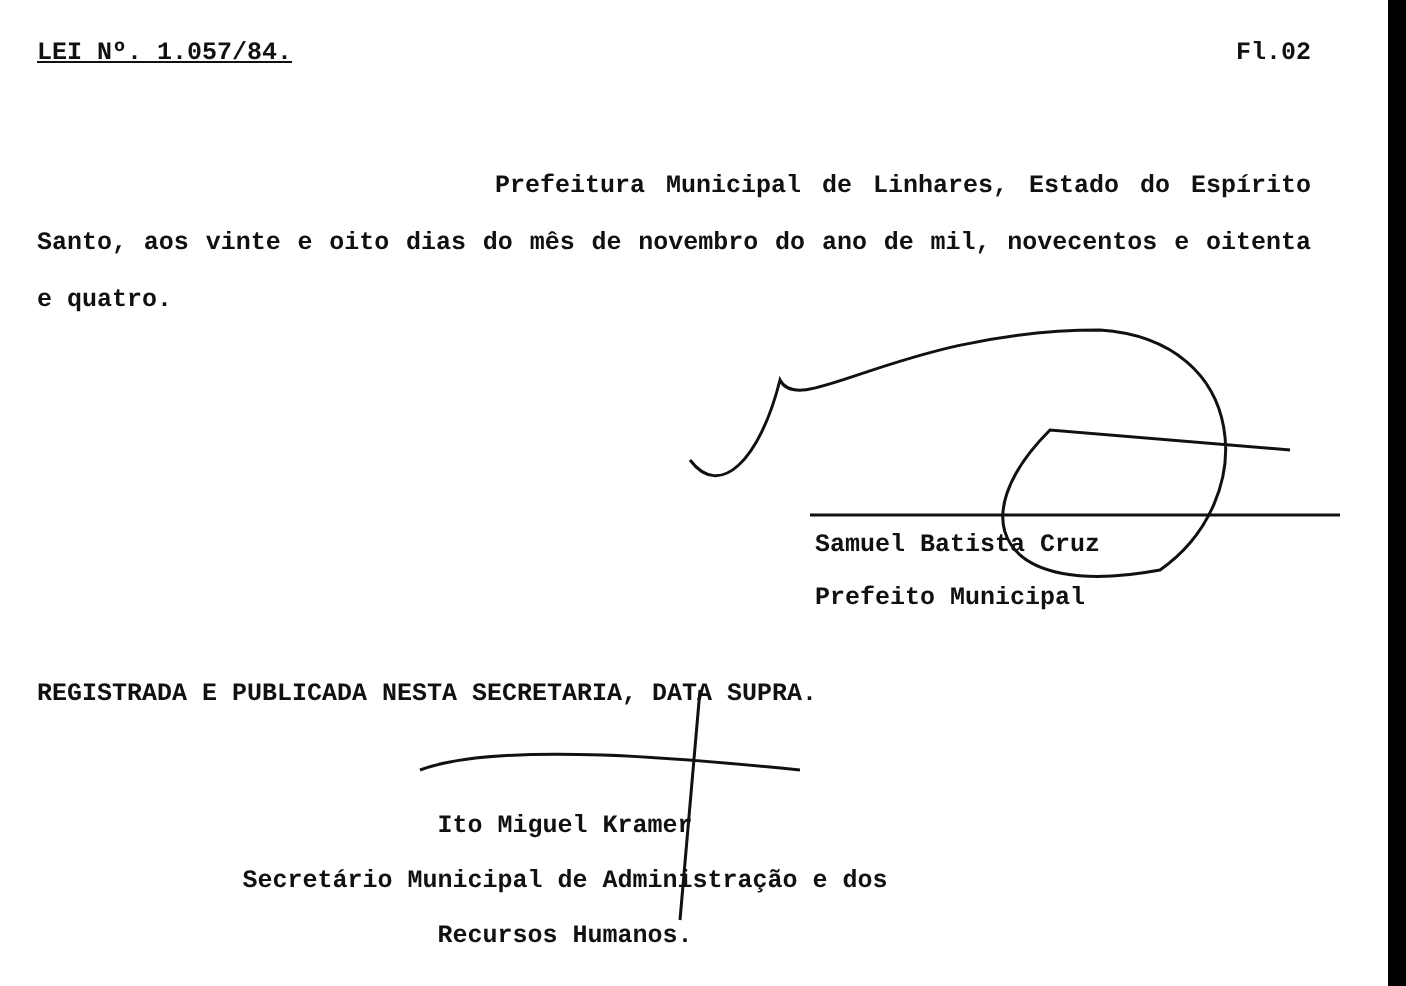LEI Nº. 1.057/84. Fl.02
Prefeitura Municipal de Linhares, Estado do Espírito Santo, aos vinte e oito dias do mês de novembro do ano de mil, novecentos e oitenta e quatro.
Samuel Batista Cruz
Prefeito Municipal
REGISTRADA E PUBLICADA NESTA SECRETARIA, DATA SUPRA.
Ito Miguel Kramer
Secretário Municipal de Administração e dos
Recursos Humanos.